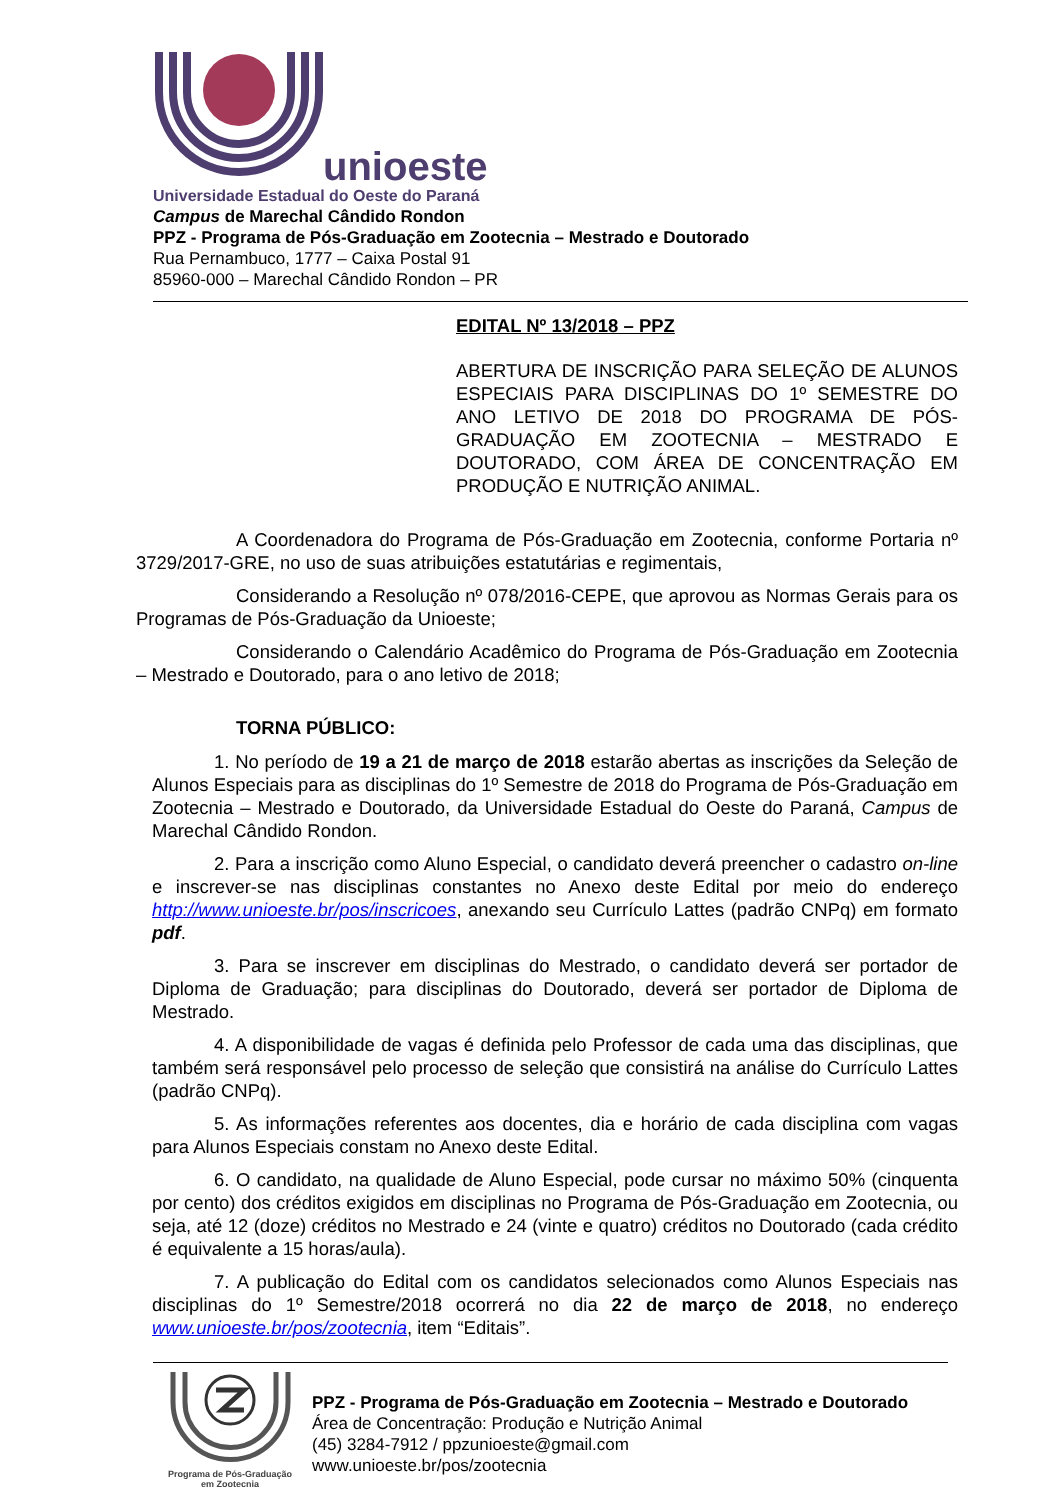unioeste
Universidade Estadual do Oeste do Paraná
Campus de Marechal Cândido Rondon
PPZ - Programa de Pós-Graduação em Zootecnia – Mestrado e Doutorado
Rua Pernambuco, 1777 – Caixa Postal 91
85960-000 – Marechal Cândido Rondon – PR
EDITAL Nº 13/2018 – PPZ
ABERTURA DE INSCRIÇÃO PARA SELEÇÃO DE ALUNOS ESPECIAIS PARA DISCIPLINAS DO 1º SEMESTRE DO ANO LETIVO DE 2018 DO PROGRAMA DE PÓS-GRADUAÇÃO EM ZOOTECNIA – MESTRADO E DOUTORADO, COM ÁREA DE CONCENTRAÇÃO EM PRODUÇÃO E NUTRIÇÃO ANIMAL.
A Coordenadora do Programa de Pós-Graduação em Zootecnia, conforme Portaria nº 3729/2017-GRE, no uso de suas atribuições estatutárias e regimentais,
Considerando a Resolução nº 078/2016-CEPE, que aprovou as Normas Gerais para os Programas de Pós-Graduação da Unioeste;
Considerando o Calendário Acadêmico do Programa de Pós-Graduação em Zootecnia – Mestrado e Doutorado, para o ano letivo de 2018;
TORNA PÚBLICO:
1. No período de 19 a 21 de março de 2018 estarão abertas as inscrições da Seleção de Alunos Especiais para as disciplinas do 1º Semestre de 2018 do Programa de Pós-Graduação em Zootecnia – Mestrado e Doutorado, da Universidade Estadual do Oeste do Paraná, Campus de Marechal Cândido Rondon.
2. Para a inscrição como Aluno Especial, o candidato deverá preencher o cadastro on-line e inscrever-se nas disciplinas constantes no Anexo deste Edital por meio do endereço http://www.unioeste.br/pos/inscricoes, anexando seu Currículo Lattes (padrão CNPq) em formato pdf.
3. Para se inscrever em disciplinas do Mestrado, o candidato deverá ser portador de Diploma de Graduação; para disciplinas do Doutorado, deverá ser portador de Diploma de Mestrado.
4. A disponibilidade de vagas é definida pelo Professor de cada uma das disciplinas, que também será responsável pelo processo de seleção que consistirá na análise do Currículo Lattes (padrão CNPq).
5. As informações referentes aos docentes, dia e horário de cada disciplina com vagas para Alunos Especiais constam no Anexo deste Edital.
6. O candidato, na qualidade de Aluno Especial, pode cursar no máximo 50% (cinquenta por cento) dos créditos exigidos em disciplinas no Programa de Pós-Graduação em Zootecnia, ou seja, até 12 (doze) créditos no Mestrado e 24 (vinte e quatro) créditos no Doutorado (cada crédito é equivalente a 15 horas/aula).
7. A publicação do Edital com os candidatos selecionados como Alunos Especiais nas disciplinas do 1º Semestre/2018 ocorrerá no dia 22 de março de 2018, no endereço www.unioeste.br/pos/zootecnia, item “Editais”.
Programa de Pós-Graduação
em Zootecnia
PPZ - Programa de Pós-Graduação em Zootecnia – Mestrado e Doutorado
Área de Concentração: Produção e Nutrição Animal
(45) 3284-7912 / ppzunioeste@gmail.com
www.unioeste.br/pos/zootecnia